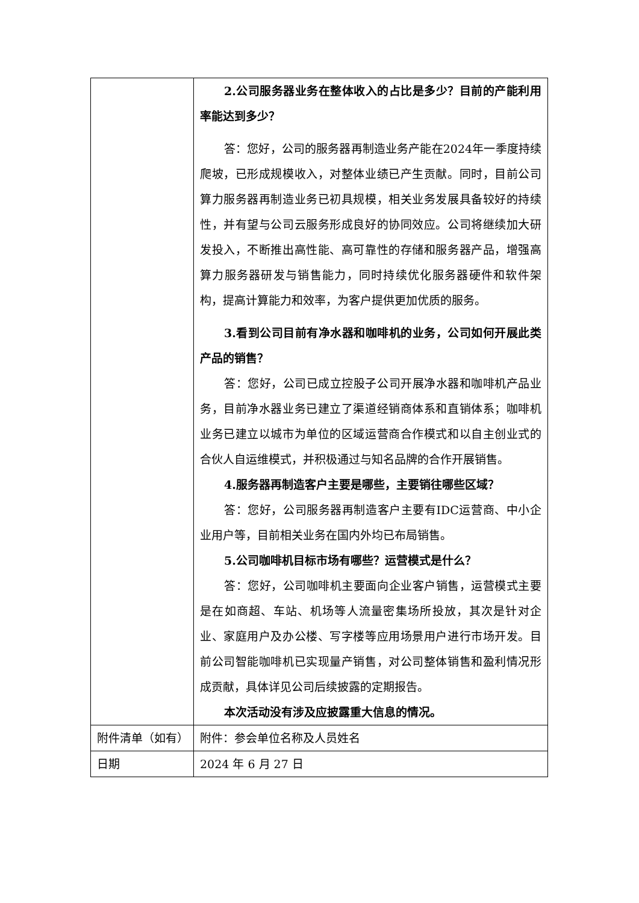| | 2.公司服务器业务在整体收入的占比是多少？目前的产能利用率能达到多少？ 答：您好，公司的服务器再制造业务产能在2024年一季度持续爬坡，已形成规模收入，对整体业绩已产生贡献。同时，目前公司算力服务器再制造业务已初具规模，相关业务发展具备较好的持续性，并有望与公司云服务形成良好的协同效应。公司将继续加大研发投入，不断推出高性能、高可靠性的存储和服务器产品，增强高算力服务器研发与销售能力，同时持续优化服务器硬件和软件架构，提高计算能力和效率，为客户提供更加优质的服务。 3.看到公司目前有净水器和咖啡机的业务，公司如何开展此类产品的销售？ 答：您好，公司已成立控股子公司开展净水器和咖啡机产品业务，目前净水器业务已建立了渠道经销商体系和直销体系；咖啡机业务已建立以城市为单位的区域运营商合作模式和以自主创业式的合伙人自运维模式，并积极通过与知名品牌的合作开展销售。 4.服务器再制造客户主要是哪些，主要销往哪些区域？ 答：您好，公司服务器再制造客户主要有IDC运营商、中小企业用户等，目前相关业务在国内外均已布局销售。 5.公司咖啡机目标市场有哪些？运营模式是什么？ 答：您好，公司咖啡机主要面向企业客户销售，运营模式主要是在如商超、车站、机场等人流量密集场所投放，其次是针对企业、家庭用户及办公楼、写字楼等应用场景用户进行市场开发。目前公司智能咖啡机已实现量产销售，对公司整体销售和盈利情况形成贡献，具体详见公司后续披露的定期报告。 本次活动没有涉及应披露重大信息的情况。 |
| 附件清单（如有） | 附件：参会单位名称及人员姓名 |
| 日期 | 2024 年 6 月 27 日 |